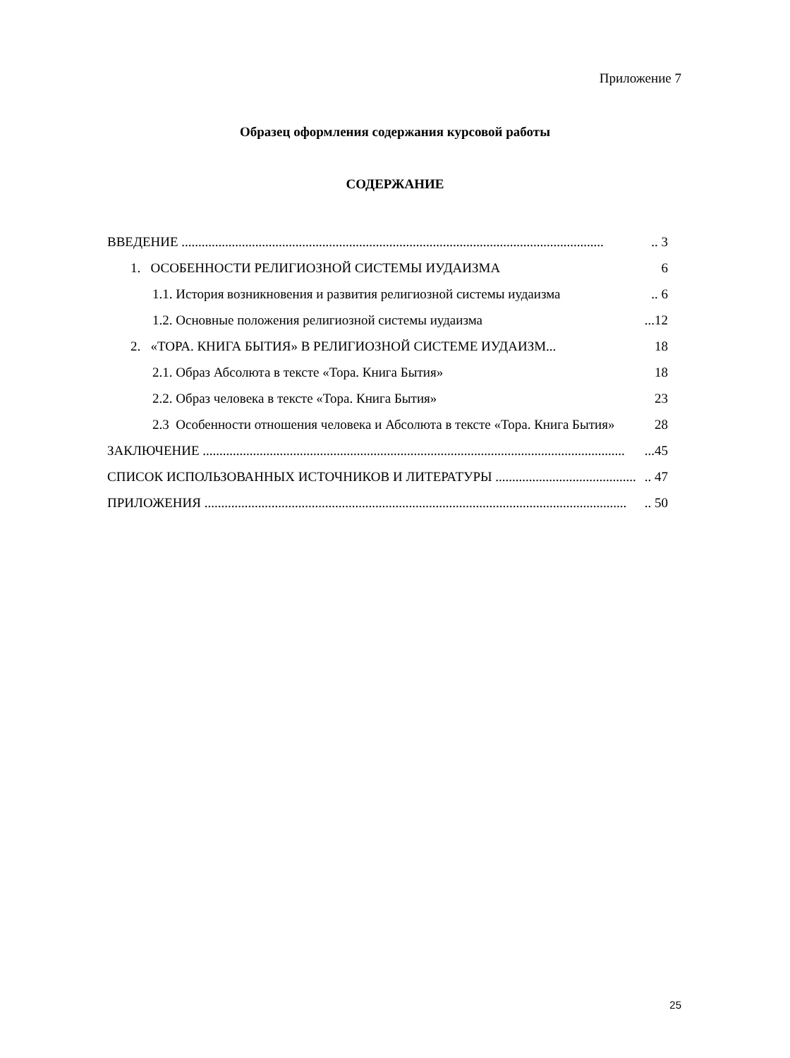Приложение 7
Образец оформления содержания курсовой работы
СОДЕРЖАНИЕ
ВВЕДЕНИЕ ................................................................................................................................ 3
1. ОСОБЕННОСТИ РЕЛИГИОЗНОЙ СИСТЕМЫ ИУДАИЗМА 6
1.1. История возникновения и развития религиозной системы иудаизма.. 6
1.2. Основные положения религиозной системы иудаизма...12
2. «ТОРА. КНИГА БЫТИЯ» В РЕЛИГИОЗНОЙ СИСТЕМЕ ИУДАИЗМ... 18
2.1. Образ Абсолюта в тексте «Тора. Книга Бытия» 18
2.2. Образ человека в тексте «Тора. Книга Бытия» 23
2.3 Особенности отношения человека и Абсолюта в тексте «Тора. Книга Бытия» 28
ЗАКЛЮЧЕНИЕ .................................................................................................................................45
СПИСОК ИСПОЛЬЗОВАННЫХ ИСТОЧНИКОВ И ЛИТЕРАТУРЫ ............................................ 47
ПРИЛОЖЕНИЯ ................................................................................................................................ 50
25